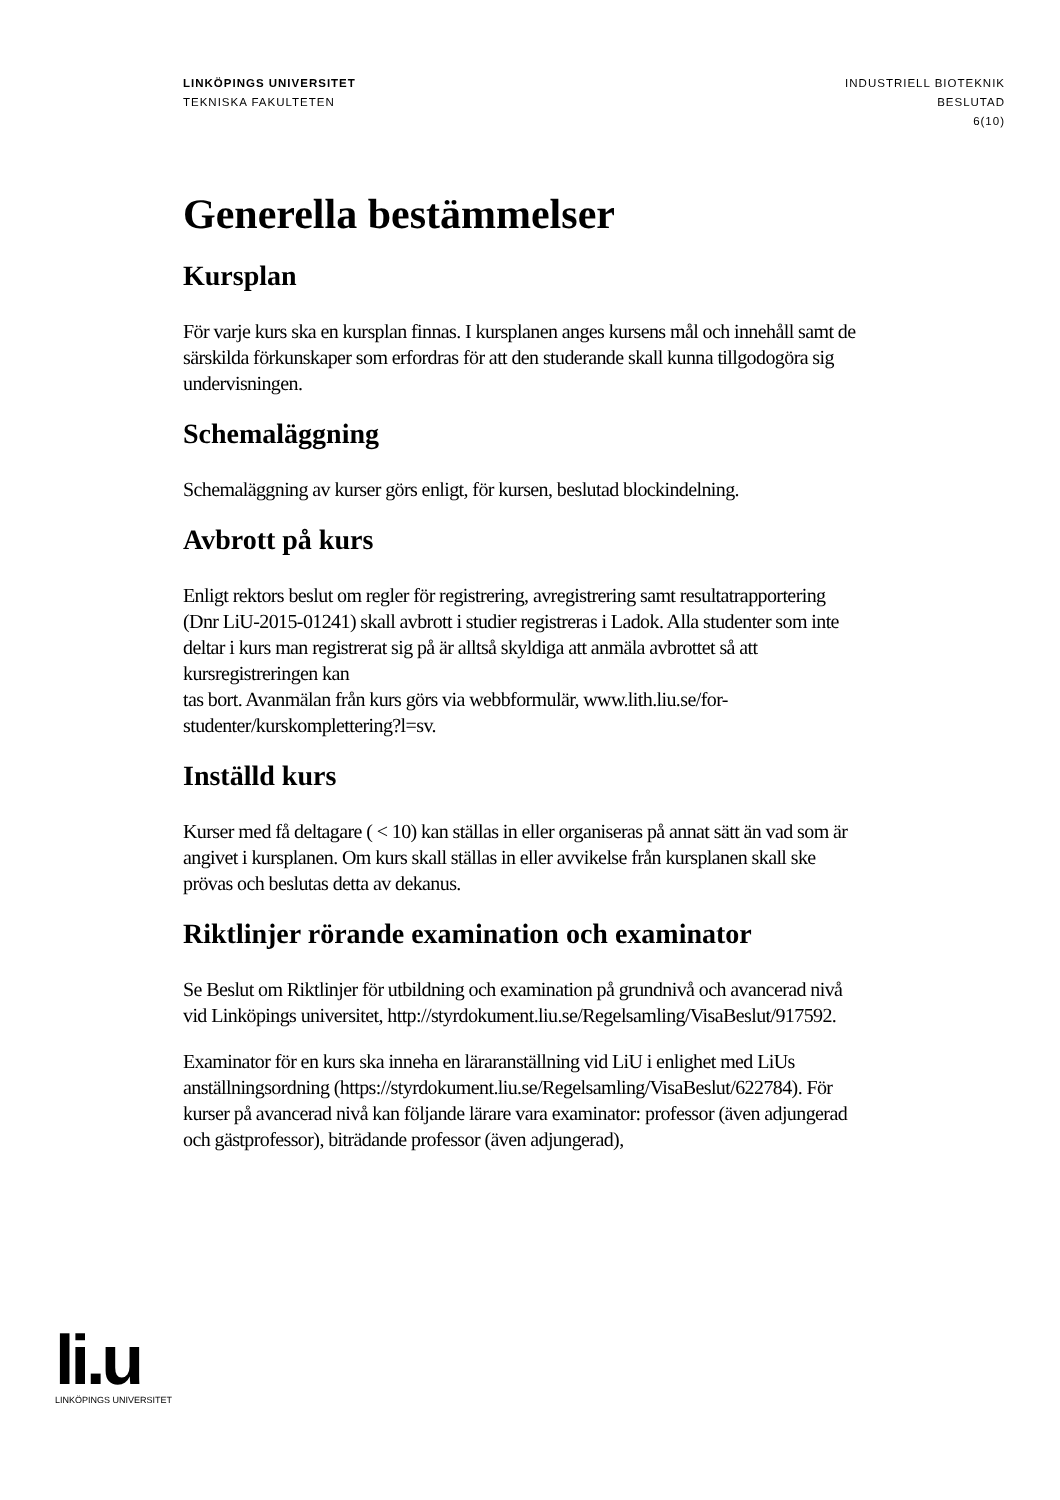LINKÖPINGS UNIVERSITET
TEKNISKA FAKULTETEN
INDUSTRIELL BIOTEKNIK
BESLUTAD
6(10)
Generella bestämmelser
Kursplan
För varje kurs ska en kursplan finnas. I kursplanen anges kursens mål och innehåll samt de särskilda förkunskaper som erfordras för att den studerande skall kunna tillgodogöra sig undervisningen.
Schemaläggning
Schemaläggning av kurser görs enligt, för kursen, beslutad blockindelning.
Avbrott på kurs
Enligt rektors beslut om regler för registrering, avregistrering samt resultatrapportering (Dnr LiU-2015-01241) skall avbrott i studier registreras i Ladok. Alla studenter som inte deltar i kurs man registrerat sig på är alltså skyldiga att anmäla avbrottet så att kursregistreringen kan
tas bort. Avanmälan från kurs görs via webbformulär, www.lith.liu.se/for-studenter/kurskomplettering?l=sv.
Inställd kurs
Kurser med få deltagare ( < 10) kan ställas in eller organiseras på annat sätt än vad som är angivet i kursplanen. Om kurs skall ställas in eller avvikelse från kursplanen skall ske prövas och beslutas detta av dekanus.
Riktlinjer rörande examination och examinator
Se Beslut om Riktlinjer för utbildning och examination på grundnivå och avancerad nivå vid Linköpings universitet, http://styrdokument.liu.se/Regelsamling/VisaBeslut/917592.
Examinator för en kurs ska inneha en läraranställning vid LiU i enlighet med LiUs anställningsordning (https://styrdokument.liu.se/Regelsamling/VisaBeslut/622784). För kurser på avancerad nivå kan följande lärare vara examinator: professor (även adjungerad och gästprofessor), biträdande professor (även adjungerad),
li.u
LINKÖPINGS UNIVERSITET